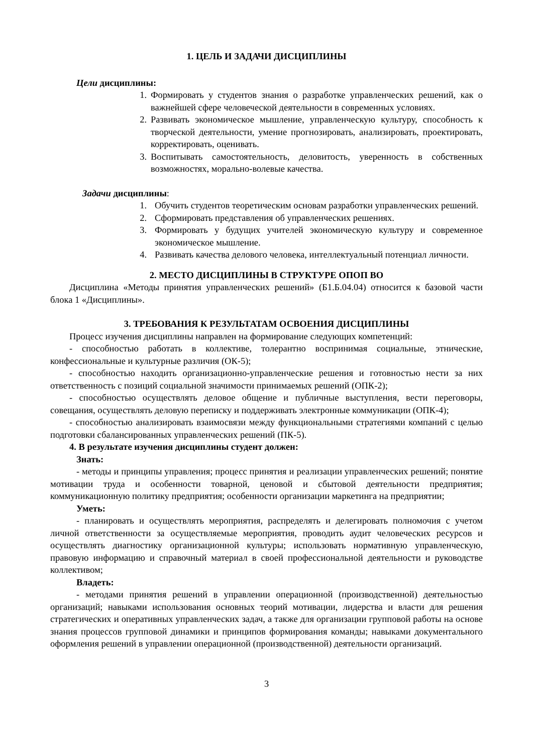1. ЦЕЛЬ И ЗАДАЧИ ДИСЦИПЛИНЫ
Цели дисциплины:
1. Формировать у студентов знания о разработке управленческих решений, как о важнейшей сфере человеческой деятельности в современных условиях.
2. Развивать экономическое мышление, управленческую культуру, способность к творческой деятельности, умение прогнозировать, анализировать, проектировать, корректировать, оценивать.
3. Воспитывать самостоятельность, деловитость, уверенность в собственных возможностях, морально-волевые качества.
Задачи дисциплины:
1. Обучить студентов теоретическим основам разработки управленческих решений.
2. Сформировать представления об управленческих решениях.
3. Формировать у будущих учителей экономическую культуру и современное экономическое мышление.
4. Развивать качества делового человека, интеллектуальный потенциал личности.
2. МЕСТО ДИСЦИПЛИНЫ В СТРУКТУРЕ ОПОП ВО
Дисциплина «Методы принятия управленческих решений» (Б1.Б.04.04) относится к базовой части блока 1 «Дисциплины».
3. ТРЕБОВАНИЯ К РЕЗУЛЬТАТАМ ОСВОЕНИЯ ДИСЦИПЛИНЫ
Процесс изучения дисциплины направлен на формирование следующих компетенций:
- способностью работать в коллективе, толерантно воспринимая социальные, этнические, конфессиональные и культурные различия (ОК-5);
- способностью находить организационно-управленческие решения и готовностью нести за них ответственность с позиций социальной значимости принимаемых решений (ОПК-2);
- способностью осуществлять деловое общение и публичные выступления, вести переговоры, совещания, осуществлять деловую переписку и поддерживать электронные коммуникации (ОПК-4);
- способностью анализировать взаимосвязи между функциональными стратегиями компаний с целью подготовки сбалансированных управленческих решений (ПК-5).
4. В результате изучения дисциплины студент должен:
Знать:
- методы и принципы управления; процесс принятия и реализации управленческих решений; понятие мотивации труда и особенности товарной, ценовой и сбытовой деятельности предприятия; коммуникационную политику предприятия; особенности организации маркетинга на предприятии;
Уметь:
- планировать и осуществлять мероприятия, распределять и делегировать полномочия с учетом личной ответственности за осуществляемые мероприятия, проводить аудит человеческих ресурсов и осуществлять диагностику организационной культуры; использовать нормативную управленческую, правовую информацию и справочный материал в своей профессиональной деятельности и руководстве коллективом;
Владеть:
- методами принятия решений в управлении операционной (производственной) деятельностью организаций; навыками использования основных теорий мотивации, лидерства и власти для решения стратегических и оперативных управленческих задач, а также для организации групповой работы на основе знания процессов групповой динамики и принципов формирования команды; навыками документального оформления решений в управлении операционной (производственной) деятельности организаций.
3